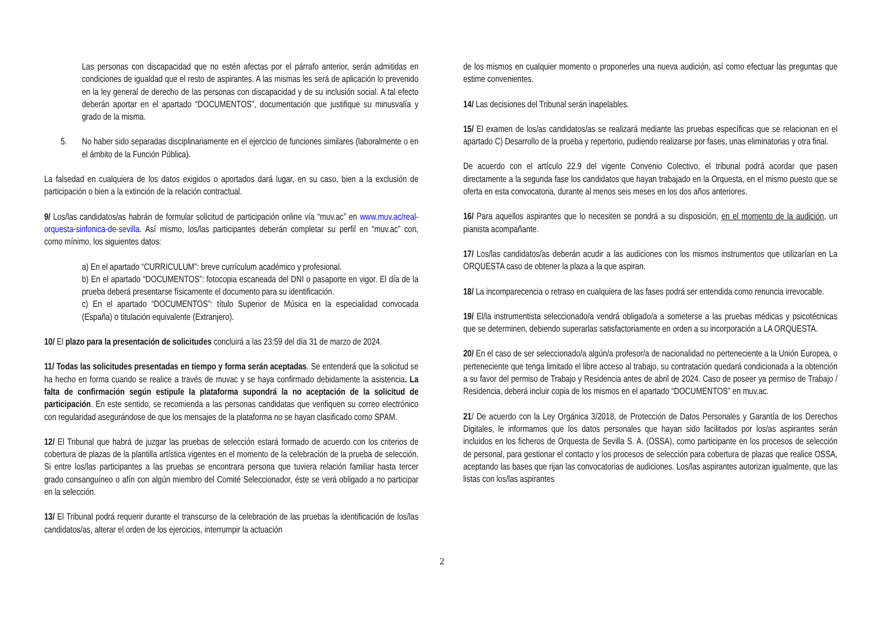Las personas con discapacidad que no estén afectas por el párrafo anterior, serán admitidas en condiciones de igualdad que el resto de aspirantes. A las mismas les será de aplicación lo prevenido en la ley general de derecho de las personas con discapacidad y de su inclusión social. A tal efecto deberán aportar en el apartado “DOCUMENTOS”, documentación que justifique su minusvalía y grado de la misma.
5. No haber sido separadas disciplinariamente en el ejercicio de funciones similares (laboralmente o en el ámbito de la Función Pública).
La falsedad en cualquiera de los datos exigidos o aportados dará lugar, en su caso, bien a la exclusión de participación o bien a la extinción de la relación contractual.
9/ Los/las candidatos/as habrán de formular solicitud de participación online vía “muv.ac” en www.muv.ac/real-orquesta-sinfonica-de-sevilla. Así mismo, los/las participantes deberán completar su perfil en “muv.ac” con, como mínimo, los siguientes datos:
a) En el apartado “CURRICULUM”: breve currículum académico y profesional.
b) En el apartado “DOCUMENTOS”: fotocopia escaneada del DNI o pasaporte en vigor. El día de la prueba deberá presentarse físicamente el documento para su identificación.
c) En el apartado “DOCUMENTOS”: título Superior de Música en la especialidad convocada (España) o titulación equivalente (Extranjero).
10/ El plazo para la presentación de solicitudes concluirá a las 23:59 del día 31 de marzo de 2024.
11/ Todas las solicitudes presentadas en tiempo y forma serán aceptadas. Se entenderá que la solicitud se ha hecho en forma cuando se realice a través de muvac y se haya confirmado debidamente la asistencia. La falta de confirmación según estipule la plataforma supondrá la no aceptación de la solicitud de participación. En este sentido, se recomienda a las personas candidatas que verifiquen su correo electrónico con regularidad asegurándose de que los mensajes de la plataforma no se hayan clasificado como SPAM.
12/ El Tribunal que habrá de juzgar las pruebas de selección estará formado de acuerdo con los criterios de cobertura de plazas de la plantilla artística vigentes en el momento de la celebración de la prueba de selección. Si entre los/las participantes a las pruebas se encontrara persona que tuviera relación familiar hasta tercer grado consanguíneo o afín con algún miembro del Comité Seleccionador, éste se verá obligado a no participar en la selección.
13/ El Tribunal podrá requerir durante el transcurso de la celebración de las pruebas la identificación de los/las candidatos/as, alterar el orden de los ejercicios, interrumpir la actuación
de los mismos en cualquier momento o proponerles una nueva audición, así como efectuar las preguntas que estime convenientes.
14/ Las decisiones del Tribunal serán inapelables.
15/ El examen de los/as candidatos/as se realizará mediante las pruebas específicas que se relacionan en el apartado C) Desarrollo de la prueba y repertorio, pudiendo realizarse por fases, unas eliminatorias y otra final.
De acuerdo con el artículo 22.9 del vigente Convenio Colectivo, el tribunal podrá acordar que pasen directamente a la segunda fase los candidatos que hayan trabajado en la Orquesta, en el mismo puesto que se oferta en esta convocatoria, durante al menos seis meses en los dos años anteriores.
16/ Para aquellos aspirantes que lo necesiten se pondrá a su disposición, en el momento de la audición, un pianista acompañante.
17/ Los/las candidatos/as deberán acudir a las audiciones con los mismos instrumentos que utilizarían en La ORQUESTA caso de obtener la plaza a la que aspiran.
18/ La incomparecencia o retraso en cualquiera de las fases podrá ser entendida como renuncia irrevocable.
19/ El/la instrumentista seleccionado/a vendrá obligado/a a someterse a las pruebas médicas y psicotécnicas que se determinen, debiendo superarlas satisfactoriamente en orden a su incorporación a LA ORQUESTA.
20/ En el caso de ser seleccionado/a algún/a profesor/a de nacionalidad no perteneciente a la Unión Europea, o perteneciente que tenga limitado el libre acceso al trabajo, su contratación quedará condicionada a la obtención a su favor del permiso de Trabajo y Residencia antes de abril de 2024. Caso de poseer ya permiso de Trabajo / Residencia, deberá incluir copia de los mismos en el apartado “DOCUMENTOS” en muv.ac.
21/ De acuerdo con la Ley Orgánica 3/2018, de Protección de Datos Personales y Garantía de los Derechos Digitales, le informamos que los datos personales que hayan sido facilitados por los/as aspirantes serán incluidos en los ficheros de Orquesta de Sevilla S. A. (OSSA), como participante en los procesos de selección de personal, para gestionar el contacto y los procesos de selección para cobertura de plazas que realice OSSA, aceptando las bases que rijan las convocatorias de audiciones. Los/las aspirantes autorizan igualmente, que las listas con los/las aspirantes
2